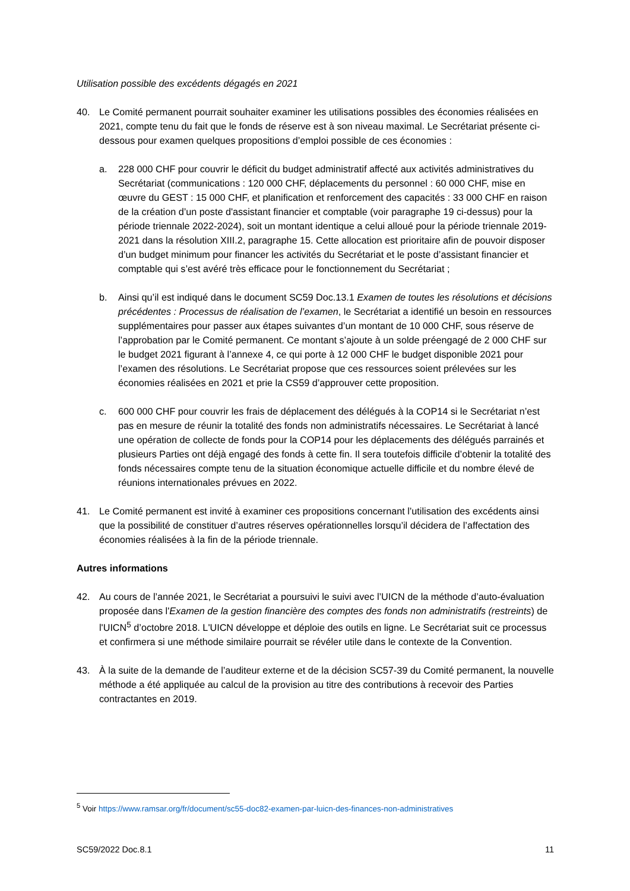Utilisation possible des excédents dégagés en 2021
40. Le Comité permanent pourrait souhaiter examiner les utilisations possibles des économies réalisées en 2021, compte tenu du fait que le fonds de réserve est à son niveau maximal. Le Secrétariat présente ci-dessous pour examen quelques propositions d’emploi possible de ces économies :
a. 228 000 CHF pour couvrir le déficit du budget administratif affecté aux activités administratives du Secrétariat (communications : 120 000 CHF, déplacements du personnel : 60 000 CHF, mise en œuvre du GEST : 15 000 CHF, et planification et renforcement des capacités : 33 000 CHF en raison de la création d’un poste d'assistant financier et comptable (voir paragraphe 19 ci-dessus) pour la période triennale 2022-2024), soit un montant identique a celui alloué pour la période triennale 2019-2021 dans la résolution XIII.2, paragraphe 15. Cette allocation est prioritaire afin de pouvoir disposer d’un budget minimum pour financer les activités du Secrétariat et le poste d’assistant financier et comptable qui s’est avéré très efficace pour le fonctionnement du Secrétariat ;
b. Ainsi qu’il est indiqué dans le document SC59 Doc.13.1 Examen de toutes les résolutions et décisions précédentes : Processus de réalisation de l’examen, le Secrétariat a identifié un besoin en ressources supplémentaires pour passer aux étapes suivantes d’un montant de 10 000 CHF, sous réserve de l’approbation par le Comité permanent. Ce montant s’ajoute à un solde préengagé de 2 000 CHF sur le budget 2021 figurant à l’annexe 4, ce qui porte à 12 000 CHF le budget disponible 2021 pour l’examen des résolutions. Le Secrétariat propose que ces ressources soient prélevées sur les économies réalisées en 2021 et prie la CS59 d’approuver cette proposition.
c. 600 000 CHF pour couvrir les frais de déplacement des délégués à la COP14 si le Secrétariat n’est pas en mesure de réunir la totalité des fonds non administratifs nécessaires. Le Secrétariat à lancé une opération de collecte de fonds pour la COP14 pour les déplacements des délégués parrainés et plusieurs Parties ont déjà engagé des fonds à cette fin. Il sera toutefois difficile d’obtenir la totalité des fonds nécessaires compte tenu de la situation économique actuelle difficile et du nombre élevé de réunions internationales prévues en 2022.
41. Le Comité permanent est invité à examiner ces propositions concernant l’utilisation des excédents ainsi que la possibilité de constituer d’autres réserves opérationnelles lorsqu’il décidera de l’affectation des économies réalisées à la fin de la période triennale.
Autres informations
42. Au cours de l’année 2021, le Secrétariat a poursuivi le suivi avec l’UICN de la méthode d’auto-évaluation proposée dans l'Examen de la gestion financière des comptes des fonds non administratifs (restreints) de l'UICN<sup>5</sup> d’octobre 2018. L'UICN développe et déploie des outils en ligne. Le Secrétariat suit ce processus et confirmera si une méthode similaire pourrait se révéler utile dans le contexte de la Convention.
43. À la suite de la demande de l’auditeur externe et de la décision SC57-39 du Comité permanent, la nouvelle méthode a été appliquée au calcul de la provision au titre des contributions à recevoir des Parties contractantes en 2019.
<sup>5</sup> Voir https://www.ramsar.org/fr/document/sc55-doc82-examen-par-luicn-des-finances-non-administratives
SC59/2022 Doc.8.1 11